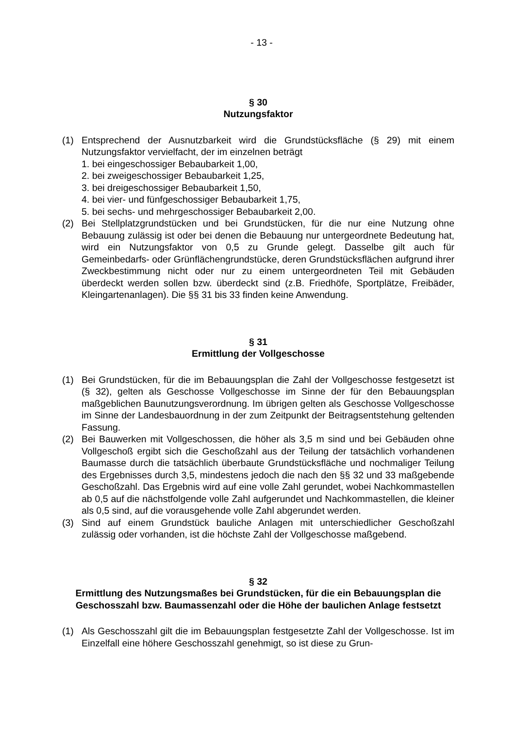- 13 -
§ 30
Nutzungsfaktor
(1) Entsprechend der Ausnutzbarkeit wird die Grundstücksfläche (§ 29) mit einem Nutzungsfaktor vervielfacht, der im einzelnen beträgt
1. bei eingeschossiger Bebaubarkeit 1,00,
2. bei zweigeschossiger Bebaubarkeit 1,25,
3. bei dreigeschossiger Bebaubarkeit 1,50,
4. bei vier- und fünfgeschossiger Bebaubarkeit 1,75,
5. bei sechs- und mehrgeschossiger Bebaubarkeit 2,00.
(2) Bei Stellplatzgrundstücken und bei Grundstücken, für die nur eine Nutzung ohne Bebauung zulässig ist oder bei denen die Bebauung nur untergeordnete Bedeutung hat, wird ein Nutzungsfaktor von 0,5 zu Grunde gelegt. Dasselbe gilt auch für Gemeinbedarfs- oder Grünflächengrundstücke, deren Grundstücksflächen aufgrund ihrer Zweckbestimmung nicht oder nur zu einem untergeordneten Teil mit Gebäuden überdeckt werden sollen bzw. überdeckt sind (z.B. Friedhöfe, Sportplätze, Freibäder, Kleingartenanlagen). Die §§ 31 bis 33 finden keine Anwendung.
§ 31
Ermittlung der Vollgeschosse
(1) Bei Grundstücken, für die im Bebauungsplan die Zahl der Vollgeschosse festgesetzt ist (§ 32), gelten als Geschosse Vollgeschosse im Sinne der für den Bebauungsplan maßgeblichen Baunutzungsverordnung. Im übrigen gelten als Geschosse Vollgeschosse im Sinne der Landesbauordnung in der zum Zeitpunkt der Beitragsentstehung geltenden Fassung.
(2) Bei Bauwerken mit Vollgeschossen, die höher als 3,5 m sind und bei Gebäuden ohne Vollgeschoß ergibt sich die Geschoßzahl aus der Teilung der tatsächlich vorhandenen Baumasse durch die tatsächlich überbaute Grundstücksfläche und nochmaliger Teilung des Ergebnisses durch 3,5, mindestens jedoch die nach den §§ 32 und 33 maßgebende Geschoßzahl. Das Ergebnis wird auf eine volle Zahl gerundet, wobei Nachkommastellen ab 0,5 auf die nächstfolgende volle Zahl aufgerundet und Nachkommastellen, die kleiner als 0,5 sind, auf die vorausgehende volle Zahl abgerundet werden.
(3) Sind auf einem Grundstück bauliche Anlagen mit unterschiedlicher Geschoßzahl zulässig oder vorhanden, ist die höchste Zahl der Vollgeschosse maßgebend.
§ 32
Ermittlung des Nutzungsmaßes bei Grundstücken, für die ein Bebauungsplan die Geschosszahl bzw. Baumassenzahl oder die Höhe der baulichen Anlage festsetzt
(1) Als Geschosszahl gilt die im Bebauungsplan festgesetzte Zahl der Vollgeschosse. Ist im Einzelfall eine höhere Geschosszahl genehmigt, so ist diese zu Grun-